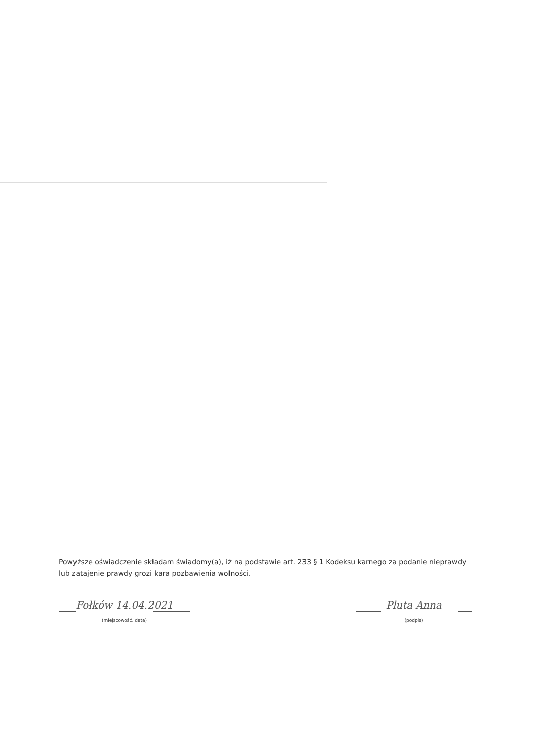Powyższe oświadczenie składam świadomy(a), iż na podstawie art. 233 § 1 Kodeksu karnego za podanie nieprawdy lub zatajenie prawdy grozi kara pozbawienia wolności.
Fołków 14.04.2021
(miejscowość, data)
Pluta Anna
(podpis)